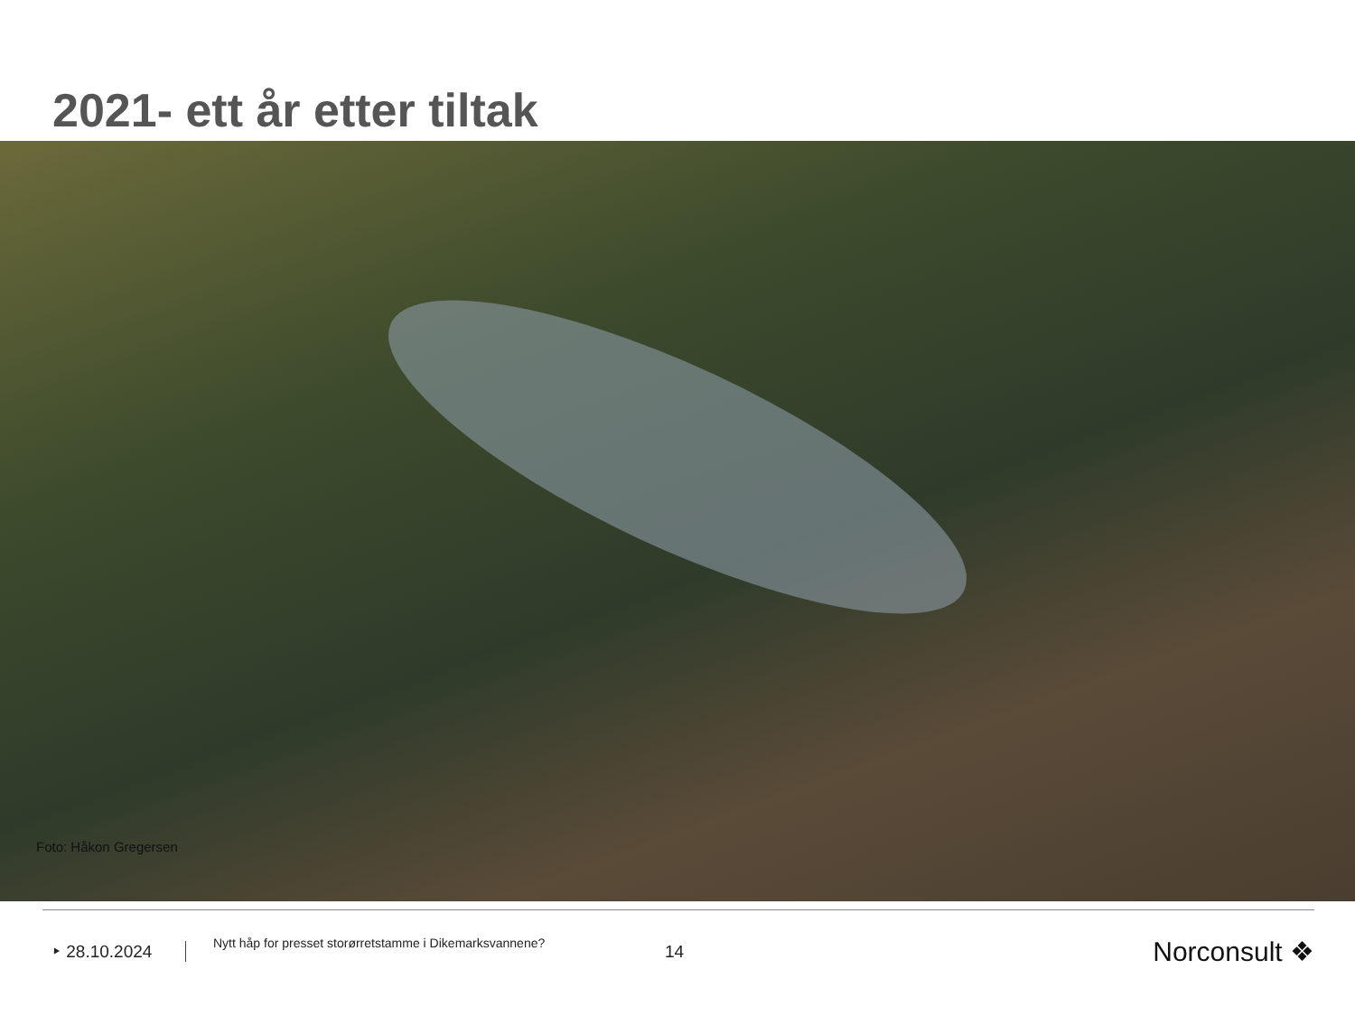2021- ett år etter tiltak
Foto: Håkon Gregersen
‣ 28.10.2024
Nytt håp for presset storørretstamme i Dikemarksvannene?
14
Norconsult ❖